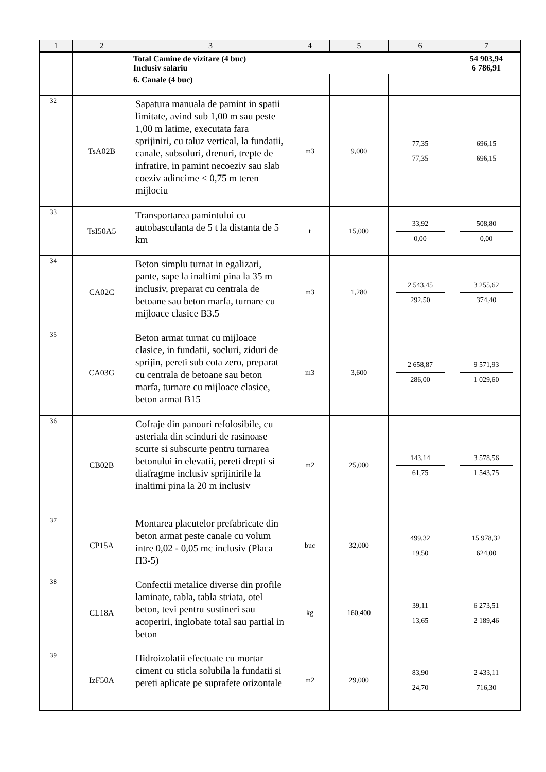| 1 | 2 | 3 | 4 | 5 | 6 | 7 |
| --- | --- | --- | --- | --- | --- | --- |
| | | Total Camine de vizitare (4 buc) Inclusiv salariu | | | | 54 903,94 6 786,91 |
| | | 6. Canale (4 buc) | | | | |
| 32 | TsA02B | Sapatura manuala de pamint in spatii limitate, avind sub 1,00 m sau peste 1,00 m latime, executata fara sprijiniri, cu taluz vertical, la fundatii, canale, subsoluri, drenuri, trepte de infratire, in pamint necoeziv sau slab coeziv adincime < 0,75 m teren mijlociu | m3 | 9,000 | 77,35 77,35 | 696,15 696,15 |
| 33 | TsI50A5 | Transportarea pamintului cu autobasculanta de 5 t la distanta de 5 km | t | 15,000 | 33,92 0,00 | 508,80 0,00 |
| 34 | CA02C | Beton simplu turnat in egalizari, pante, sape la inaltimi pina la 35 m inclusiv, preparat cu centrala de betoane sau beton marfa, turnare cu mijloace clasice B3.5 | m3 | 1,280 | 2 543,45 292,50 | 3 255,62 374,40 |
| 35 | CA03G | Beton armat turnat cu mijloace clasice, in fundatii, socluri, ziduri de sprijin, pereti sub cota zero, preparat cu centrala de betoane sau beton marfa, turnare cu mijloace clasice, beton armat B15 | m3 | 3,600 | 2 658,87 286,00 | 9 571,93 1 029,60 |
| 36 | CB02B | Cofraje din panouri refolosibile, cu asteriala din scinduri de rasinoase scurte si subscurte pentru turnarea betonului in elevatii, pereti drepti si diafragme inclusiv sprijinirile la inaltimi pina la 20 m inclusiv | m2 | 25,000 | 143,14 61,75 | 3 578,56 1 543,75 |
| 37 | CP15A | Montarea placutelor prefabricate din beton armat peste canale cu volum intre 0,02 - 0,05 mc inclusiv (Placa П3-5) | buc | 32,000 | 499,32 19,50 | 15 978,32 624,00 |
| 38 | CL18A | Confectii metalice diverse din profile laminate, tabla, tabla striata, otel beton, tevi pentru sustineri sau acoperiri, inglobate total sau partial in beton | kg | 160,400 | 39,11 13,65 | 6 273,51 2 189,46 |
| 39 | IzF50A | Hidroizolatii efectuate cu mortar ciment cu sticla solubila la fundatii si pereti aplicate pe suprafete orizontale | m2 | 29,000 | 83,90 24,70 | 2 433,11 716,30 |